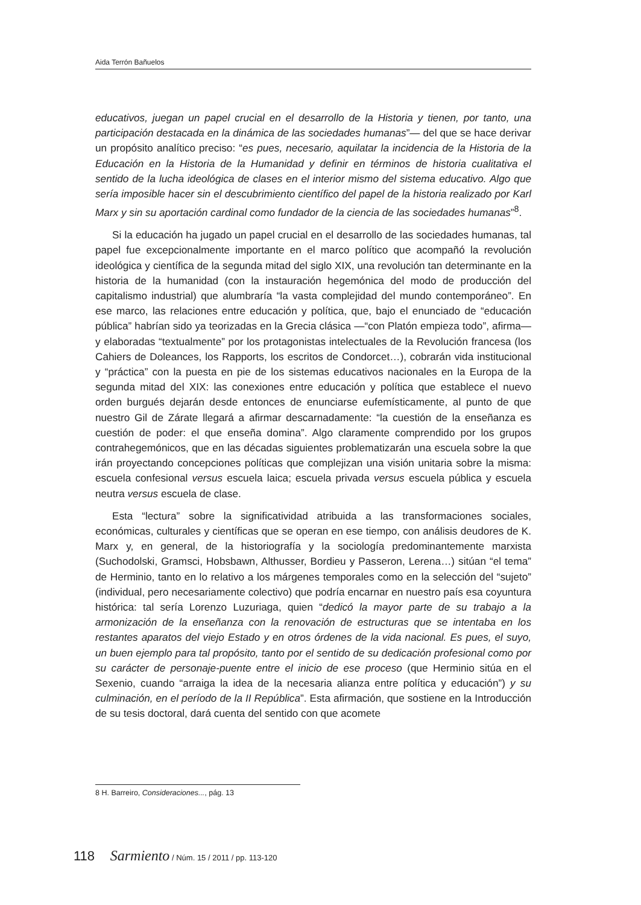Aida Terrón Bañuelos
educativos, juegan un papel crucial en el desarrollo de la Historia y tienen, por tanto, una participación destacada en la dinámica de las sociedades humanas”— del que se hace derivar un propósito analítico preciso: “es pues, necesario, aquilatar la incidencia de la Historia de la Educación en la Historia de la Humanidad y definir en términos de historia cualitativa el sentido de la lucha ideológica de clases en el interior mismo del sistema educativo. Algo que sería imposible hacer sin el descubrimiento científico del papel de la historia realizado por Karl Marx y sin su aportación cardinal como fundador de la ciencia de las sociedades humanas”<sup>8</sup>.
Si la educación ha jugado un papel crucial en el desarrollo de las sociedades humanas, tal papel fue excepcionalmente importante en el marco político que acompañó la revolución ideológica y científica de la segunda mitad del siglo XIX, una revolución tan determinante en la historia de la humanidad (con la instauración hegemónica del modo de producción del capitalismo industrial) que alumbraría “la vasta complejidad del mundo contemporáneo”. En ese marco, las relaciones entre educación y política, que, bajo el enunciado de “educación pública” habrían sido ya teorizadas en la Grecia clásica —“con Platón empieza todo”, afirma— y elaboradas “textualmente” por los protagonistas intelectuales de la Revolución francesa (los Cahiers de Doleances, los Rapports, los escritos de Condorcet…), cobrarán vida institucional y “práctica” con la puesta en pie de los sistemas educativos nacionales en la Europa de la segunda mitad del XIX: las conexiones entre educación y política que establece el nuevo orden burgués dejarán desde entonces de enunciarse eufemísticamente, al punto de que nuestro Gil de Zárate llegará a afirmar descarnadamente: “la cuestión de la enseñanza es cuestión de poder: el que enseña domina”. Algo claramente comprendido por los grupos contrahegemónicos, que en las décadas siguientes problematizarán una escuela sobre la que irán proyectando concepciones políticas que complejizan una visión unitaria sobre la misma: escuela confesional versus escuela laica; escuela privada versus escuela pública y escuela neutra versus escuela de clase.
Esta “lectura” sobre la significatividad atribuida a las transformaciones sociales, económicas, culturales y científicas que se operan en ese tiempo, con análisis deudores de K. Marx y, en general, de la historiografía y la sociología predominantemente marxista (Suchodolski, Gramsci, Hobsbawn, Althusser, Bordieu y Passeron, Lerena…) sitúan “el tema” de Herminio, tanto en lo relativo a los márgenes temporales como en la selección del “sujeto” (individual, pero necesariamente colectivo) que podría encarnar en nuestro país esa coyuntura histórica: tal sería Lorenzo Luzuriaga, quien “dedicó la mayor parte de su trabajo a la armonización de la enseñanza con la renovación de estructuras que se intentaba en los restantes aparatos del viejo Estado y en otros órdenes de la vida nacional. Es pues, el suyo, un buen ejemplo para tal propósito, tanto por el sentido de su dedicación profesional como por su carácter de personaje-puente entre el inicio de ese proceso (que Herminio sitúa en el Sexenio, cuando “arraiga la idea de la necesaria alianza entre política y educación”) y su culminación, en el período de la II República”. Esta afirmación, que sostiene en la Introducción de su tesis doctoral, dará cuenta del sentido con que acomete
8 H. Barreiro, Consideraciones..., pág. 13
118 Sarmiento / Núm. 15 / 2011 / pp. 113-120